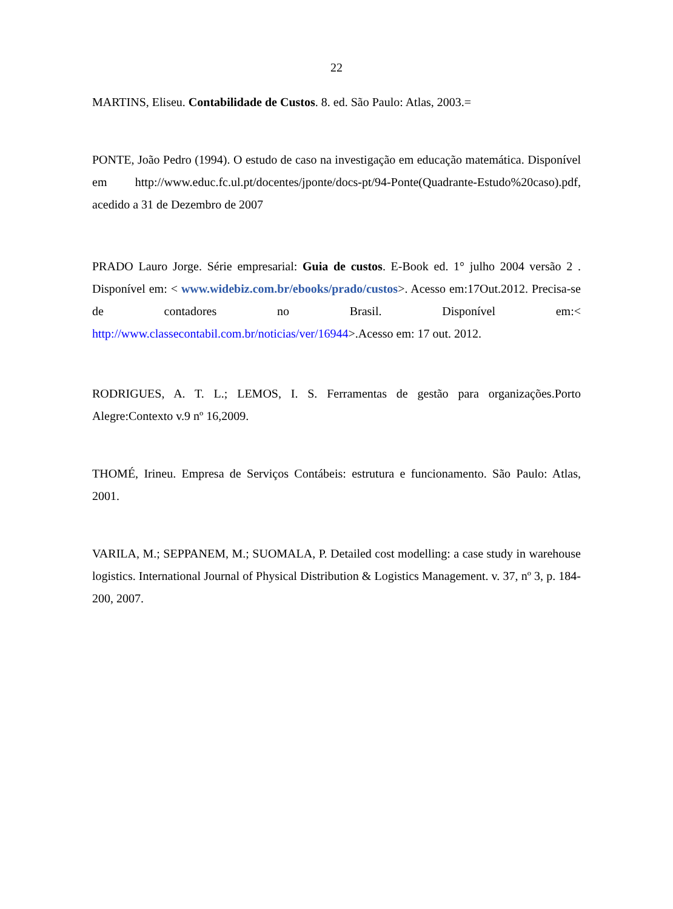22
MARTINS, Eliseu. Contabilidade de Custos. 8. ed. São Paulo: Atlas, 2003.=
PONTE, João Pedro (1994). O estudo de caso na investigação em educação matemática. Disponível em http://www.educ.fc.ul.pt/docentes/jponte/docs-pt/94-Ponte(Quadrante-Estudo%20caso).pdf, acedido a 31 de Dezembro de 2007
PRADO Lauro Jorge. Série empresarial: Guia de custos. E-Book ed. 1° julho 2004 versão 2 . Disponível em: < www.widebiz.com.br/ebooks/prado/custos>. Acesso em:17Out.2012. Precisa-se de contadores no Brasil. Disponível em:< http://www.classecontabil.com.br/noticias/ver/16944>.Acesso em: 17 out. 2012.
RODRIGUES, A. T. L.; LEMOS, I. S. Ferramentas de gestão para organizações.Porto Alegre:Contexto v.9 nº 16,2009.
THOMÉ, Irineu. Empresa de Serviços Contábeis: estrutura e funcionamento. São Paulo: Atlas, 2001.
VARILA, M.; SEPPANEM, M.; SUOMALA, P. Detailed cost modelling: a case study in warehouse logistics. International Journal of Physical Distribution & Logistics Management. v. 37, nº 3, p. 184-200, 2007.